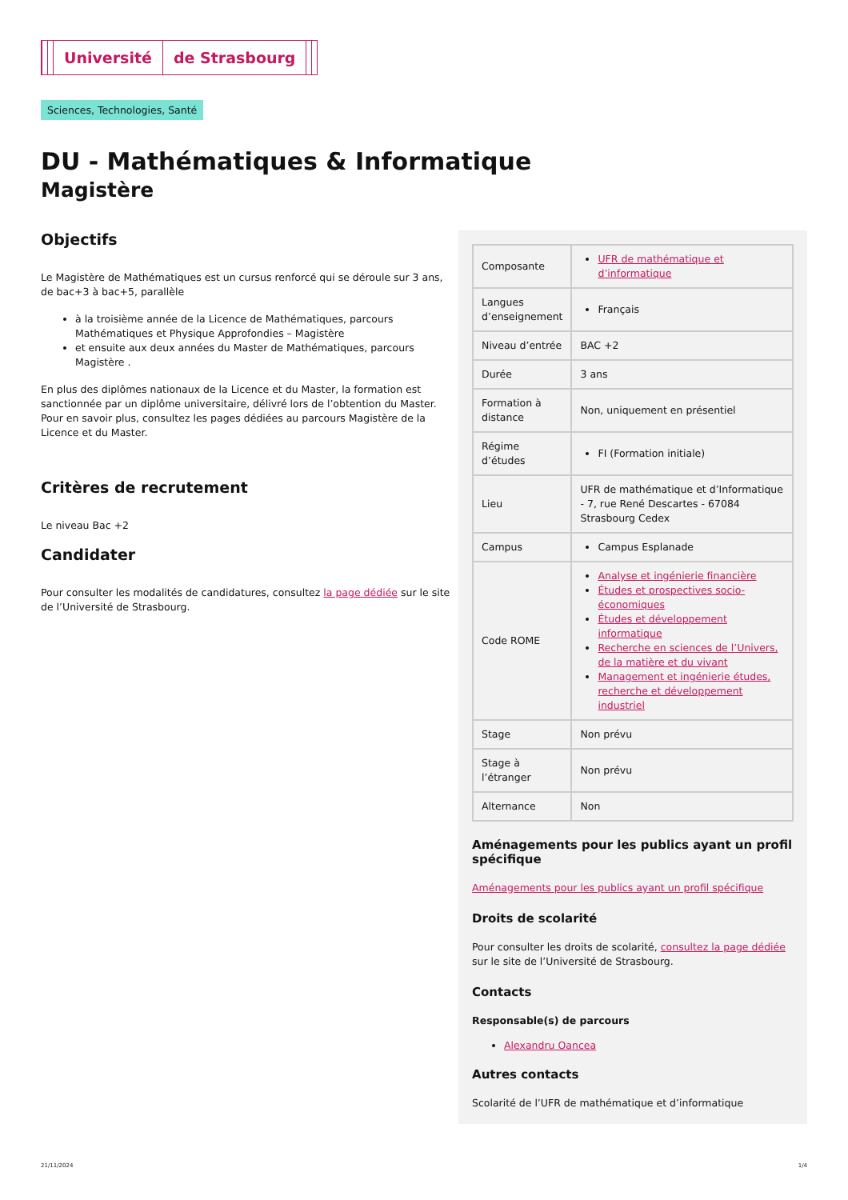Université de Strasbourg
Sciences, Technologies, Santé
DU - Mathématiques & Informatique
Magistère
Objectifs
Le Magistère de Mathématiques est un cursus renforcé qui se déroule sur 3 ans, de bac+3 à bac+5, parallèle
à la troisième année de la Licence de Mathématiques, parcours Mathématiques et Physique Approfondies – Magistère
et ensuite aux deux années du Master de Mathématiques, parcours Magistère .
En plus des diplômes nationaux de la Licence et du Master, la formation est sanctionnée par un diplôme universitaire, délivré lors de l’obtention du Master. Pour en savoir plus, consultez les pages dédiées au parcours Magistère de la Licence et du Master.
Critères de recrutement
Le niveau Bac +2
Candidater
Pour consulter les modalités de candidatures, consultez la page dédiée sur le site de l’Université de Strasbourg.
| Composante | UFR de mathématique et d’informatique |
| Langues d’enseignement | Français |
| Niveau d’entrée | BAC +2 |
| Durée | 3 ans |
| Formation à distance | Non, uniquement en présentiel |
| Régime d’études | FI (Formation initiale) |
| Lieu | UFR de mathématique et d’Informatique - 7, rue René Descartes - 67084 Strasbourg Cedex |
| Campus | Campus Esplanade |
| Code ROME | Analyse et ingénierie financière Études et prospectives socio-économiques Études et développement informatique Recherche en sciences de l’Univers, de la matière et du vivant Management et ingénierie études, recherche et développement industriel |
| Stage | Non prévu |
| Stage à l’étranger | Non prévu |
| Alternance | Non |
Aménagements pour les publics ayant un profil spécifique
Aménagements pour les publics ayant un profil spécifique
Droits de scolarité
Pour consulter les droits de scolarité, consultez la page dédiée sur le site de l’Université de Strasbourg.
Contacts
Responsable(s) de parcours
Alexandru Oancea
Autres contacts
Scolarité de l’UFR de mathématique et d’informatique
21/11/2024 1/4